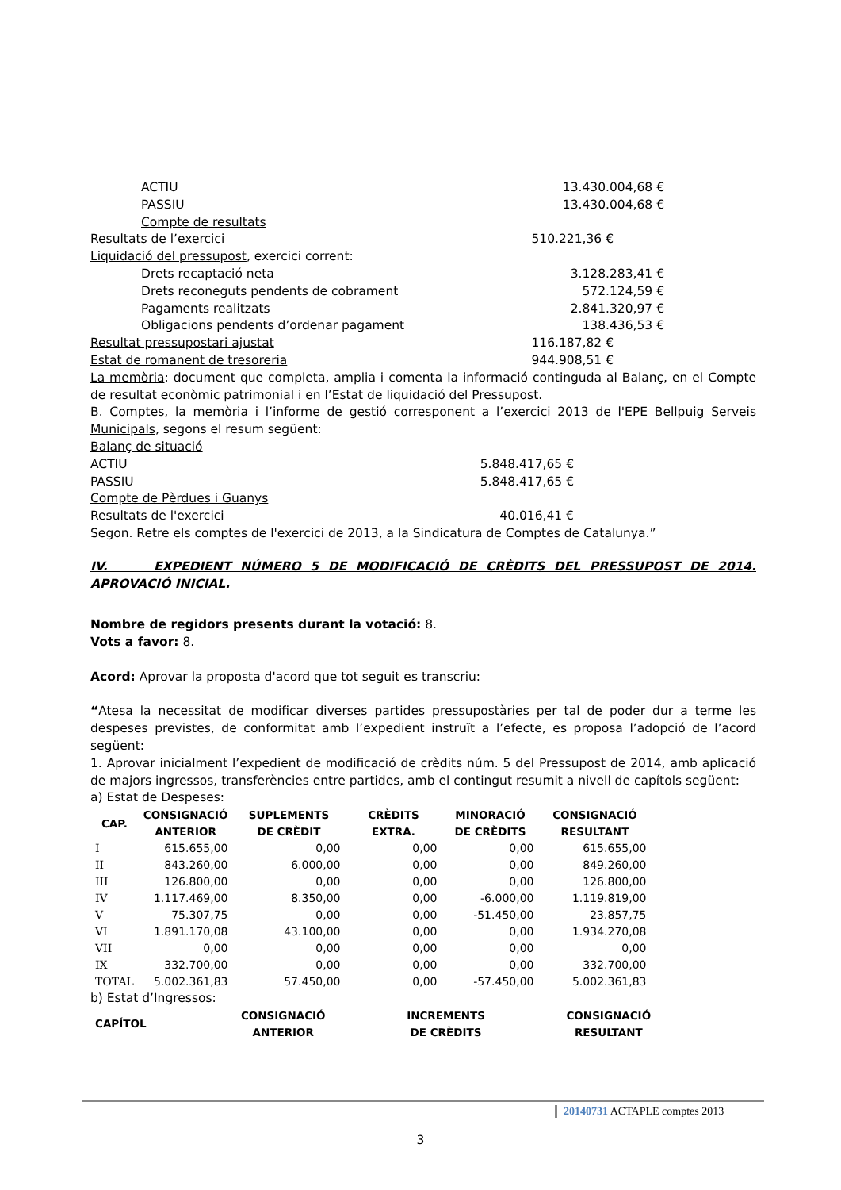ACTIU 13.430.004,68 €
PASSIU 13.430.004,68 €
Compte de resultats
Resultats de l’exercici 510.221,36 €
Liquidació del pressupost, exercici corrent:
Drets recaptació neta 3.128.283,41 €
Drets reconeguts pendents de cobrament 572.124,59 €
Pagaments realitzats 2.841.320,97 €
Obligacions pendents d’ordenar pagament 138.436,53 €
Resultat pressupostari ajustat 116.187,82 €
Estat de romanent de tresoreria 944.908,51 €
La memòria: document que completa, amplia i comenta la informació continguda al Balanç, en el Compte de resultat econòmic patrimonial i en l’Estat de liquidació del Pressupost.
B. Comptes, la memòria i l’informe de gestió corresponent a l’exercici 2013 de l'EPE Bellpuig Serveis Municipals, segons el resum següent:
Balanç de situació
ACTIU 5.848.417,65 €
PASSIU 5.848.417,65 €
Compte de Pèrdues i Guanys
Resultats de l'exercici 40.016,41 €
Segon. Retre els comptes de l'exercici de 2013, a la Sindicatura de Comptes de Catalunya.”
IV. EXPEDIENT NÚMERO 5 DE MODIFICACIÓ DE CRÈDITS DEL PRESSUPOST DE 2014. APROVACIÓ INICIAL.
Nombre de regidors presents durant la votació: 8.
Vots a favor: 8.
Acord: Aprovar la proposta d'acord que tot seguit es transcriu:
“Atesa la necessitat de modificar diverses partides pressupostàries per tal de poder dur a terme les despeses previstes, de conformitat amb l’expedient instruït a l’efecte, es proposa l’adopció de l’acord següent:
1. Aprovar inicialment l’expedient de modificació de crèdits núm. 5 del Pressupost de 2014, amb aplicació de majors ingressos, transferències entre partides, amb el contingut resumit a nivell de capítols següent:
a) Estat de Despeses:
| CAP. | CONSIGNACIÓ ANTERIOR | SUPLEMENTS DE CRÈDIT | CRÈDITS EXTRA. | MINORACIÓ DE CRÈDITS | CONSIGNACIÓ RESULTANT |
| --- | --- | --- | --- | --- | --- |
| I | 615.655,00 | 0,00 | 0,00 | 0,00 | 615.655,00 |
| II | 843.260,00 | 6.000,00 | 0,00 | 0,00 | 849.260,00 |
| III | 126.800,00 | 0,00 | 0,00 | 0,00 | 126.800,00 |
| IV | 1.117.469,00 | 8.350,00 | 0,00 | -6.000,00 | 1.119.819,00 |
| V | 75.307,75 | 0,00 | 0,00 | -51.450,00 | 23.857,75 |
| VI | 1.891.170,08 | 43.100,00 | 0,00 | 0,00 | 1.934.270,08 |
| VII | 0,00 | 0,00 | 0,00 | 0,00 | 0,00 |
| IX | 332.700,00 | 0,00 | 0,00 | 0,00 | 332.700,00 |
| TOTAL | 5.002.361,83 | 57.450,00 | 0,00 | -57.450,00 | 5.002.361,83 |
b) Estat d’Ingressos:
| CAPÍTOL | CONSIGNACIÓ ANTERIOR | INCREMENTS DE CRÈDITS | CONSIGNACIÓ RESULTANT |
| --- | --- | --- | --- |
20140731 ACTAPLE comptes 2013
3